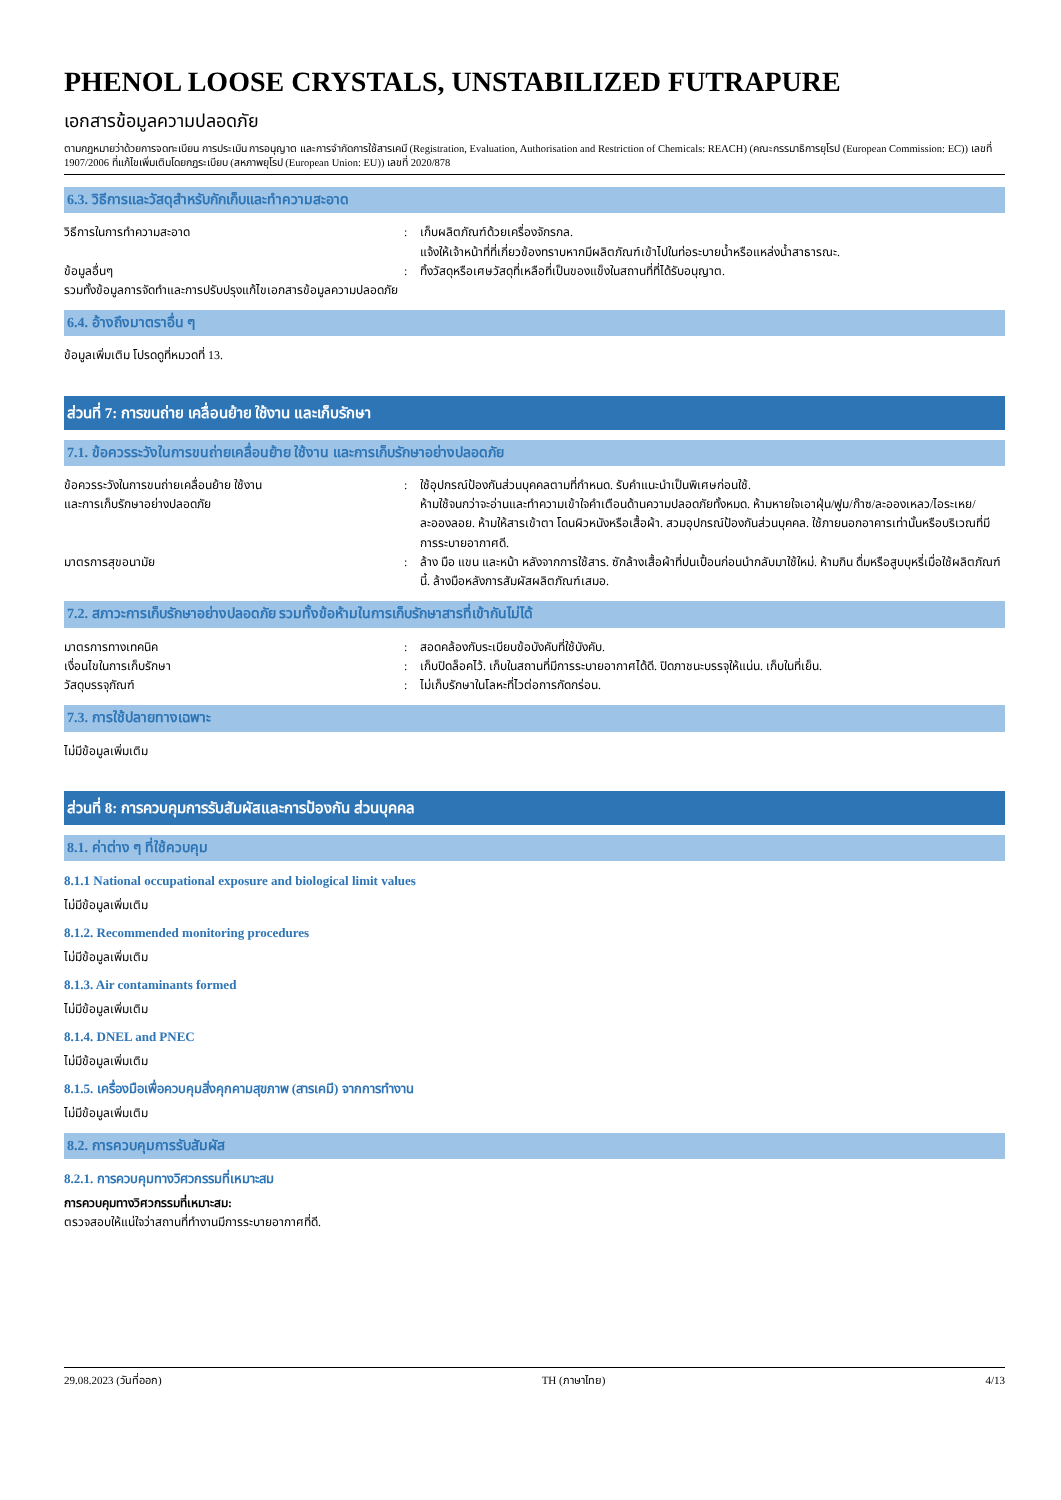PHENOL LOOSE CRYSTALS, UNSTABILIZED FUTRAPURE
เอกสารข้อมูลความปลอดภัย
ตามกฎหมายว่าด้วยการจดทะเบียน การประเมิน การอนุญาต และการจำกัดการใช้สารเคมี (Registration, Evaluation, Authorisation and Restriction of Chemicals: REACH) (คณะกรรมาธิการยุโรป (European Commission: EC)) เลขที่ 1907/2006 ที่แก้ไขเพิ่มเติมโดยกฎระเบียบ (สหภาพยุโรป (European Union: EU)) เลขที่ 2020/878
6.3. วิธีการและวัสดุสำหรับกักเก็บและทำความสะอาด
วิธีการในการทำความสะอาด : เก็บผลิตภัณฑ์ด้วยเครื่องจักรกล.
แจ้งให้เจ้าหน้าที่ที่เกี่ยวข้องทราบหากมีผลิตภัณฑ์เข้าไปในท่อระบายน้ำหรือแหล่งน้ำสาธารณะ.
ข้อมูลอื่นๆ
รวมทั้งข้อมูลการจัดทำและการปรับปรุงแก้ไขเอกสารข้อมูลความปลอดภัย
: ทิ้งวัสดุหรือเศษวัสดุที่เหลือที่เป็นของแข็งในสถานที่ที่ได้รับอนุญาต.
6.4. อ้างถึงมาตราอื่น ๆ
ข้อมูลเพิ่มเติม โปรดดูที่หมวดที่ 13.
ส่วนที่ 7: การขนถ่าย เคลื่อนย้าย ใช้งาน และเก็บรักษา
7.1. ข้อควรระวังในการขนถ่ายเคลื่อนย้าย ใช้งาน และการเก็บรักษาอย่างปลอดภัย
ข้อควรระวังในการขนถ่ายเคลื่อนย้าย ใช้งาน
และการเก็บรักษาอย่างปลอดภัย
: ใช้อุปกรณ์ป้องกันส่วนบุคคลตามที่กำหนด. รับคำแนะนำเป็นพิเศษก่อนใช้.
ห้ามใช้จนกว่าจะอ่านและทำความเข้าใจคำเตือนด้านความปลอดภัยทั้งหมด. ห้ามหายใจเอาฝุ่น/ฟูม/ก๊าซ/ละอองเหลว/ไอระเหย/ละอองลอย. ห้ามให้สารเข้าตา โดนผิวหนังหรือเสื้อผ้า. สวมอุปกรณ์ป้องกันส่วนบุคคล. ใช้ภายนอกอาคารเท่านั้นหรือบริเวณที่มีการระบายอากาศดี.
มาตรการสุขอนามัย : ล้าง มือ แขน และหน้า หลังจากการใช้สาร. ซักล้างเสื้อผ้าที่ปนเปื้อนก่อนนำกลับมาใช้ใหม่. ห้ามกิน ดื่มหรือสูบบุหรี่เมื่อใช้ผลิตภัณฑ์นี้. ล้างมือหลังการสัมผัสผลิตภัณฑ์เสมอ.
7.2. สภาวะการเก็บรักษาอย่างปลอดภัย รวมทั้งข้อห้ามในการเก็บรักษาสารที่เข้ากันไม่ได้
มาตรการทางเทคนิค : สอดคล้องกับระเบียบข้อบังคับที่ใช้บังคับ.
เงื่อนไขในการเก็บรักษา : เก็บปิดล็อคไว้. เก็บในสถานที่มีการระบายอากาศได้ดี. ปิดภาชนะบรรจุให้แน่น. เก็บในที่เย็น.
วัสดุบรรจุภัณฑ์ : ไม่เก็บรักษาในโลหะที่ไวต่อการกัดกร่อน.
7.3. การใช้ปลายทางเฉพาะ
ไม่มีข้อมูลเพิ่มเติม
ส่วนที่ 8: การควบคุมการรับสัมผัสและการป้องกัน ส่วนบุคคล
8.1. ค่าต่าง ๆ ที่ใช้ควบคุม
8.1.1 National occupational exposure and biological limit values
ไม่มีข้อมูลเพิ่มเติม
8.1.2. Recommended monitoring procedures
ไม่มีข้อมูลเพิ่มเติม
8.1.3. Air contaminants formed
ไม่มีข้อมูลเพิ่มเติม
8.1.4. DNEL and PNEC
ไม่มีข้อมูลเพิ่มเติม
8.1.5. เครื่องมือเพื่อควบคุมสิ่งคุกคามสุขภาพ (สารเคมี) จากการทำงาน
ไม่มีข้อมูลเพิ่มเติม
8.2. การควบคุมการรับสัมผัส
8.2.1. การควบคุมทางวิศวกรรมที่เหมาะสม
การควบคุมทางวิศวกรรมที่เหมาะสม:
ตรวจสอบให้แน่ใจว่าสถานที่ทำงานมีการระบายอากาศที่ดี.
29.08.2023 (วันที่ออก) TH (ภาษาไทย) 4/13